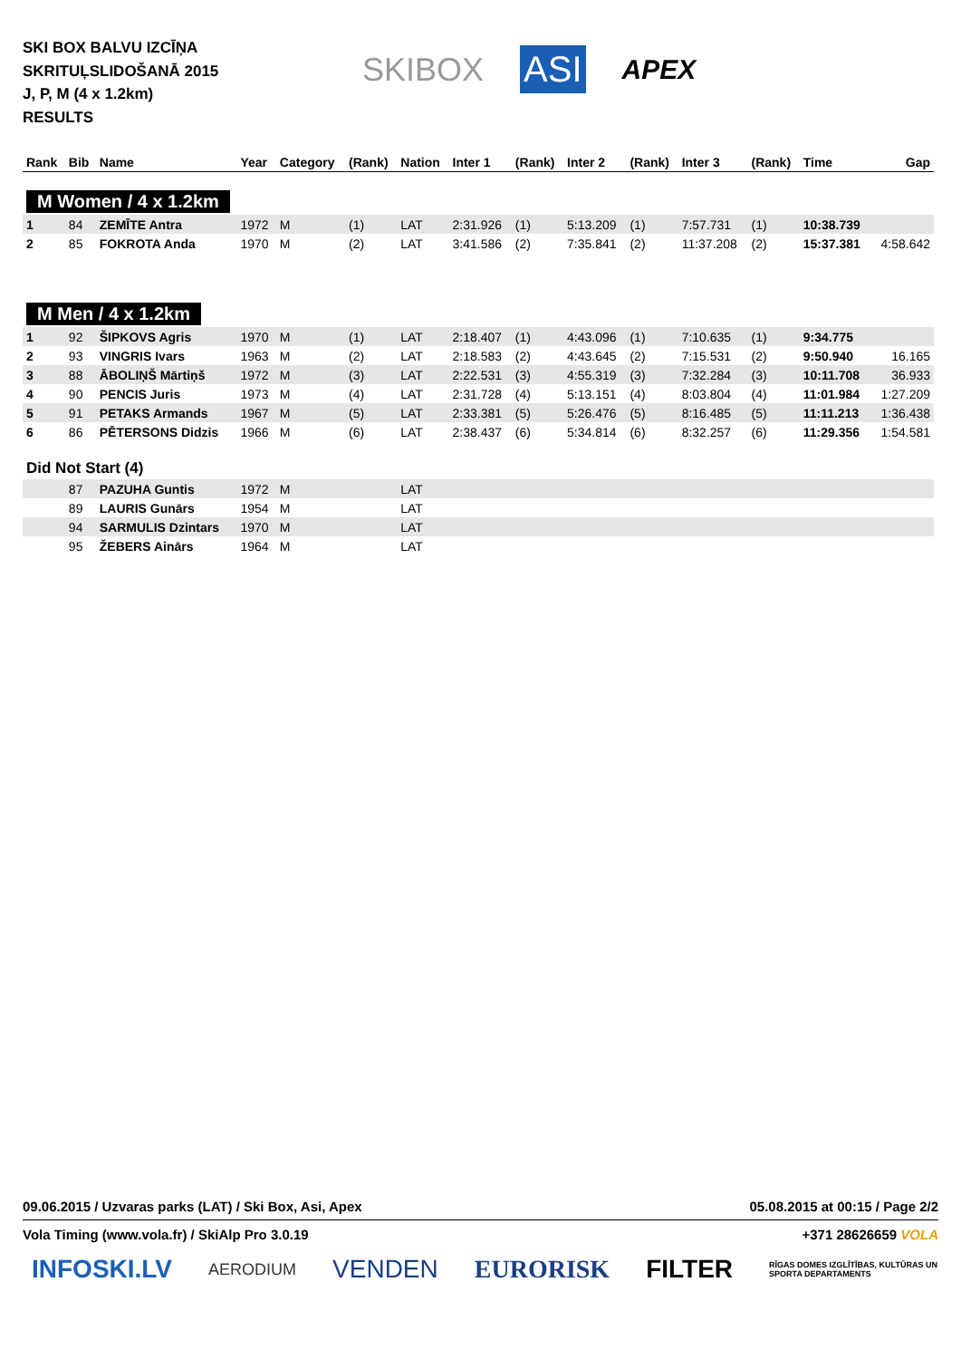SKI BOX BALVU IZCĪŅA
SKRITUĻSLIDOŠANĀ 2015
J, P, M (4 x 1.2km)
RESULTS
SKIBOX ASI APEX
| Rank | Bib | Name | Year | Category | (Rank) | Nation | Inter 1 | (Rank) | Inter 2 | (Rank) | Inter 3 | (Rank) | Time | Gap |
| --- | --- | --- | --- | --- | --- | --- | --- | --- | --- | --- | --- | --- | --- | --- |
| M Women / 4 x 1.2km | | | | | | | | | | | | | | |
| 1 | 84 | ZEMĪTE Antra | 1972 | M | (1) | LAT | 2:31.926 | (1) | 5:13.209 | (1) | 7:57.731 | (1) | 10:38.739 | |
| 2 | 85 | FOKROTA Anda | 1970 | M | (2) | LAT | 3:41.586 | (2) | 7:35.841 | (2) | 11:37.208 | (2) | 15:37.381 | 4:58.642 |
| M Men / 4 x 1.2km | | | | | | | | | | | | | | |
| 1 | 92 | ŠIPKOVS Agris | 1970 | M | (1) | LAT | 2:18.407 | (1) | 4:43.096 | (1) | 7:10.635 | (1) | 9:34.775 | |
| 2 | 93 | VINGRIS Ivars | 1963 | M | (2) | LAT | 2:18.583 | (2) | 4:43.645 | (2) | 7:15.531 | (2) | 9:50.940 | 16.165 |
| 3 | 88 | ĀBOLIŅŠ Mārtiņš | 1972 | M | (3) | LAT | 2:22.531 | (3) | 4:55.319 | (3) | 7:32.284 | (3) | 10:11.708 | 36.933 |
| 4 | 90 | PENCIS Juris | 1973 | M | (4) | LAT | 2:31.728 | (4) | 5:13.151 | (4) | 8:03.804 | (4) | 11:01.984 | 1:27.209 |
| 5 | 91 | PETAKS Armands | 1967 | M | (5) | LAT | 2:33.381 | (5) | 5:26.476 | (5) | 8:16.485 | (5) | 11:11.213 | 1:36.438 |
| 6 | 86 | PĒTERSONS Didzis | 1966 | M | (6) | LAT | 2:38.437 | (6) | 5:34.814 | (6) | 8:32.257 | (6) | 11:29.356 | 1:54.581 |
| Did Not Start (4) | | | | | | | | | | | | | | |
| | 87 | PAZUHA Guntis | 1972 | M | | LAT | | | | | | | | |
| | 89 | LAURIS Gunārs | 1954 | M | | LAT | | | | | | | | |
| | 94 | SARMULIS Dzintars | 1970 | M | | LAT | | | | | | | | |
| | 95 | ŽEBERS Ainārs | 1964 | M | | LAT | | | | | | | | |
09.06.2015 / Uzvaras parks (LAT) / Ski Box, Asi, Apex 05.08.2015 at 00:15 / Page 2/2
Vola Timing (www.vola.fr) / SkiAlp Pro 3.0.19 +371 28626659 VOLA
INFOSKI.LV AERODIUM VENDEN EURORISK FILTER RĪGAS DOMES IZGLĪTĪBAS, KULTŪRAS UN SPORTA DEPARTAMENTS